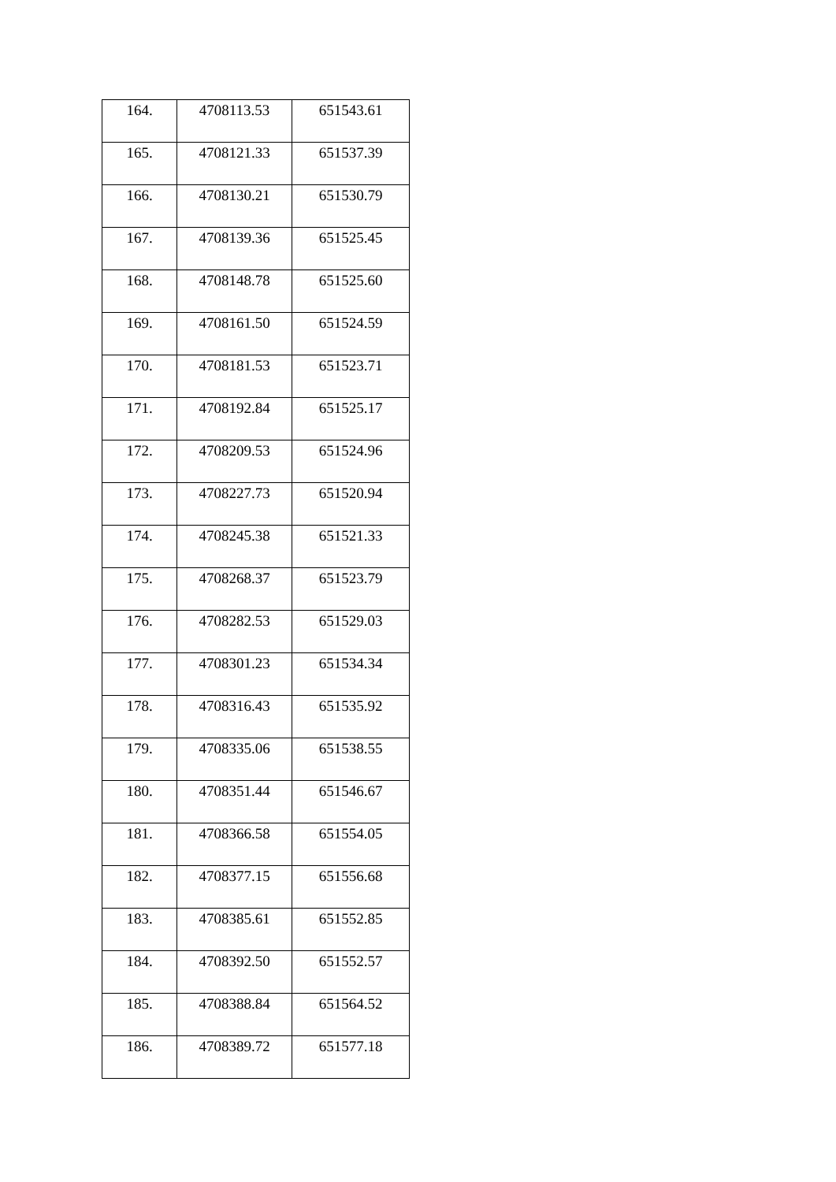| 164. | 4708113.53 | 651543.61 |
| 165. | 4708121.33 | 651537.39 |
| 166. | 4708130.21 | 651530.79 |
| 167. | 4708139.36 | 651525.45 |
| 168. | 4708148.78 | 651525.60 |
| 169. | 4708161.50 | 651524.59 |
| 170. | 4708181.53 | 651523.71 |
| 171. | 4708192.84 | 651525.17 |
| 172. | 4708209.53 | 651524.96 |
| 173. | 4708227.73 | 651520.94 |
| 174. | 4708245.38 | 651521.33 |
| 175. | 4708268.37 | 651523.79 |
| 176. | 4708282.53 | 651529.03 |
| 177. | 4708301.23 | 651534.34 |
| 178. | 4708316.43 | 651535.92 |
| 179. | 4708335.06 | 651538.55 |
| 180. | 4708351.44 | 651546.67 |
| 181. | 4708366.58 | 651554.05 |
| 182. | 4708377.15 | 651556.68 |
| 183. | 4708385.61 | 651552.85 |
| 184. | 4708392.50 | 651552.57 |
| 185. | 4708388.84 | 651564.52 |
| 186. | 4708389.72 | 651577.18 |